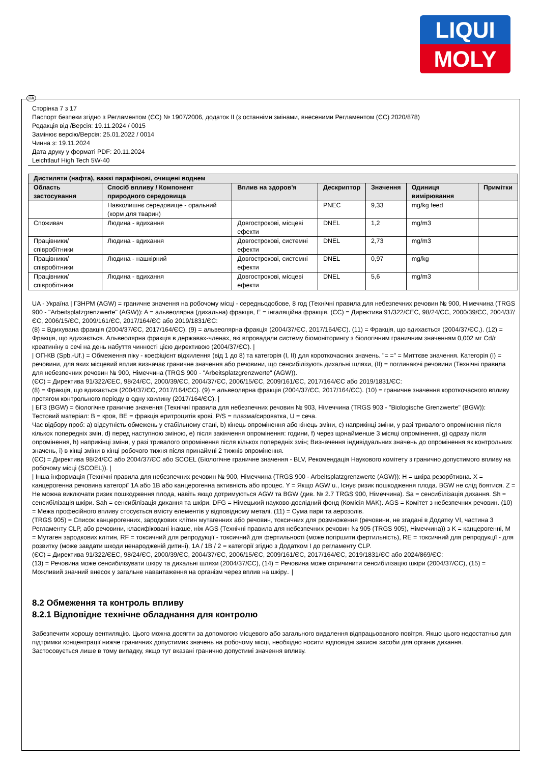LIQUI
MOLY
UA
Сторінка 7 з 17
Паспорт безпеки згідно з Регламентом (ЄС) № 1907/2006, додаток II (з останніми змінами, внесеними Регламентом (ЄС) 2020/878)
Редакція від /Версія: 19.11.2024 / 0015
Замінює версію/Версія: 25.01.2022 / 0014
Чинна з: 19.11.2024
Дата друку у форматі PDF: 20.11.2024
Leichtlauf High Tech 5W-40
| Дистиляти (нафта), важкі парафінові, очищені воднем | | | | | | |
| --- | --- | --- | --- | --- | --- | --- |
| Область застосування | Спосіб впливу / Компонент природного середовища | Вплив на здоров'я | Дескриптор | Значення | Одиниця вимірювання | Примітки |
| | Навколишнє середовище - оральний (корм для тварин) | | PNEC | 9,33 | mg/kg feed | |
| Споживач | Людина - вдихання | Довгострокові, місцеві ефекти | DNEL | 1,2 | mg/m3 | |
| Працівники/співробітники | Людина - вдихання | Довгострокові, системні ефекти | DNEL | 2,73 | mg/m3 | |
| Працівники/співробітники | Людина - нашкірний | Довгострокові, системні ефекти | DNEL | 0,97 | mg/kg | |
| Працівники/співробітники | Людина - вдихання | Довгострокові, місцеві ефекти | DNEL | 5,6 | mg/m3 | |
UA - Україна | ГЗНРМ (AGW) = граничне значення на робочому місці - середньодобове, 8 год (Технічні правила для небезпечних речовин № 900, Німеччина (TRGS 900 - "Arbeitsplatzgrenzwerte" (AGW)): A = альвеолярна (дихальна) фракція, E = інгаляційна фракція. (ЄС) = Директива 91/322/ЄЕС, 98/24/ЄС, 2000/39/ЄС, 2004/37/ЄС, 2006/15/ЄС, 2009/161/ЄС, 2017/164/ЄС або 2019/1831/ЄС:
(8) = Вдихувана фракція (2004/37/ЄС, 2017/164/ЄС). (9) = альвеолярна фракція (2004/37/ЄС, 2017/164/ЄС). (11) = Фракція, що вдихається (2004/37/ЄС,). (12) = Фракція, що вдихається. Альвеолярна фракція в державах-членах, які впровадили систему біомоніторингу з біологічним граничним значенням 0,002 мг Cd/г креатиніну в сечі на день набуття чинності цією директивою (2004/37/ЄС). |
| ОП-КВ (Spb.-Uf.) = Обмеження піку - коефіцієнт відхилення (від 1 до 8) та категорія (I, II) для короткочасних значень. "= =" = Миттєве значення. Категорія (I) = речовини, для яких місцевий вплив визначає граничне значення або речовини, що сенсибілізують дихальні шляхи, (II) = поглинаючі речовини (Технічні правила для небезпечних речовин № 900, Німеччина (TRGS 900 - "Arbeitsplatzgrenzwerte" (AGW)).
(ЄС) = Директива 91/322/ЄЕС, 98/24/ЄС, 2000/39/ЄС, 2004/37/ЄС, 2006/15/ЄС, 2009/161/ЄС, 2017/164/ЄС або 2019/1831/ЄС:
(8) = Фракція, що вдихається (2004/37/ЄС, 2017/164/ЄС). (9) = альвеолярна фракція (2004/37/ЄС, 2017/164/ЄС). (10) = граничне значення короткочасного впливу протягом контрольного періоду в одну хвилину (2017/164/ЄС). |
| БГЗ (BGW) = біологічне граничне значення (Технічні правила для небезпечних речовин № 903, Німеччина (TRGS 903 - "Biologische Grenzwerte" (BGW)):
Тестовий матеріал: B = кров, BE = фракція еритроцитів крові, P/S = плазма/сироватка, U = сеча.
Час відбору проб: a) відсутність обмежень у стабільному стані, b) кінець опромінення або кінець зміни, c) наприкінці зміни, у разі тривалого опромінення після кількох попередніх змін, d) перед наступною зміною, e) після закінчення опромінення: години, f) через щонайменше 3 місяці опромінення, g) одразу після опромінення, h) наприкінці зміни, у разі тривалого опромінення після кількох попередніх змін; Визначення індивідуальних значень до опромінення як контрольних значень, i) в кінці зміни в кінці робочого тижня після принаймні 2 тижнів опромінення.
(ЄС) = Директива 98/24/ЄС або 2004/37/ЄС або SCOEL (Біологічне граничне значення - BLV, Рекомендація Наукового комітету з гранично допустимого впливу на робочому місці (SCOEL)). |
| Інша інформація (Технічні правила для небезпечних речовин № 900, Німеччина (TRGS 900 - Arbeitsplatzgrenzwerte (AGW)): H = шкіра резорбтивна. X = канцерогенна речовина категорії 1A або 1B або канцерогенна активність або процес. Y = Якщо AGW u., Існує ризик пошкодження плода. BGW не слід боятися. Z = Не можна виключати ризик пошкодження плода, навіть якщо дотримуються AGW та BGW (див. № 2.7 TRGS 900, Німеччина). Sa = сенсибілізація дихання. Sh = сенсибілізація шкіри. Sah = сенсибілізація дихання та шкіри. DFG = Німецький науково-дослідний фонд (Комісія MAK). AGS = Комітет з небезпечних речовин. (10) = Межа професійного впливу стосується вмісту елементів у відповідному металі. (11) = Сума пари та аерозолів.
(TRGS 905) = Список канцерогенних, зародкових клітин мутагенних або речовин, токсичних для розмноження (речовини, не згадані в Додатку VI, частина 3 Регламенту CLP, або речовини, класифіковані інакше, ніж AGS (Технічні правила для небезпечних речовин № 905 (TRGS 905), Німеччина)) з K = канцерогенні, M = Мутаген зародкових клітин, RF = токсичний для репродукції - токсичний для фертильності (може погіршити фертильність), RE = токсичний для репродукції - для розвитку (може завдати шкоди ненародженій дитині), 1A / 1B / 2 = категорії згідно з Додатком I до регламенту CLP.
(ЄС) = Директива 91/322/ЄЕС, 98/24/ЄС, 2000/39/ЄС, 2004/37/ЄС, 2006/15/ЄС, 2009/161/ЄС, 2017/164/ЄС, 2019/1831/ЄС або 2024/869/ЄС:
(13) = Речовина може сенсибілізувати шкіру та дихальні шляхи (2004/37/ЄС), (14) = Речовина може спричинити сенсибілізацію шкіри (2004/37/ЄС), (15) = Можливий значний внесок у загальне навантаження на організм через вплив на шкіру.. |
8.2 Обмеження та контроль впливу
8.2.1 Відповідне технічне обладнання для контролю
Забезпечити хорошу вентиляцію. Цього можна досягти за допомогою місцевого або загального видалення відпрацьованого повітря. Якщо цього недостатньо для підтримки концентрації нижче граничних допустимих значень на робочому місці, необхідно носити відповідні захисні засоби для органів дихання.
Застосовується лише в тому випадку, якщо тут вказані гранично допустимі значення впливу.